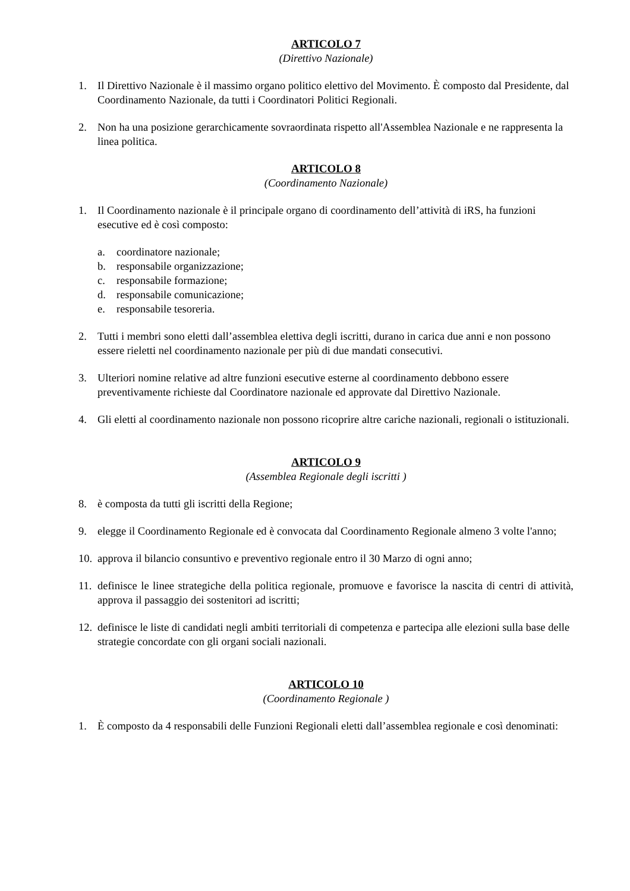ARTICOLO 7
(Direttivo Nazionale)
1. Il Direttivo Nazionale è il massimo organo politico elettivo del Movimento. È composto dal Presidente, dal Coordinamento Nazionale, da tutti i Coordinatori Politici Regionali.
2. Non ha una posizione gerarchicamente sovraordinata rispetto all'Assemblea Nazionale e ne rappresenta la linea politica.
ARTICOLO 8
(Coordinamento Nazionale)
1. Il Coordinamento nazionale è il principale organo di coordinamento dell’attività di iRS, ha funzioni esecutive ed è così composto:
a. coordinatore nazionale;
b. responsabile organizzazione;
c. responsabile formazione;
d. responsabile comunicazione;
e. responsabile tesoreria.
2. Tutti i membri sono eletti dall’assemblea elettiva degli iscritti, durano in carica due anni e non possono essere rieletti nel coordinamento nazionale per più di due mandati consecutivi.
3. Ulteriori nomine relative ad altre funzioni esecutive esterne al coordinamento debbono essere preventivamente richieste dal Coordinatore nazionale ed approvate dal Direttivo Nazionale.
4. Gli eletti al coordinamento nazionale non possono ricoprire altre cariche nazionali, regionali o istituzionali.
ARTICOLO 9
(Assemblea Regionale degli iscritti )
8. è composta da tutti gli iscritti della Regione;
9. elegge il Coordinamento Regionale ed è convocata dal Coordinamento Regionale almeno 3 volte l'anno;
10. approva il bilancio consuntivo e preventivo regionale entro il 30 Marzo di ogni anno;
11. definisce le linee strategiche della politica regionale, promuove e favorisce la nascita di centri di attività, approva il passaggio dei sostenitori ad iscritti;
12. definisce le liste di candidati negli ambiti territoriali di competenza e partecipa alle elezioni sulla base delle strategie concordate con gli organi sociali nazionali.
ARTICOLO 10
(Coordinamento Regionale )
1. È composto da 4 responsabili delle Funzioni Regionali eletti dall’assemblea regionale e così denominati: